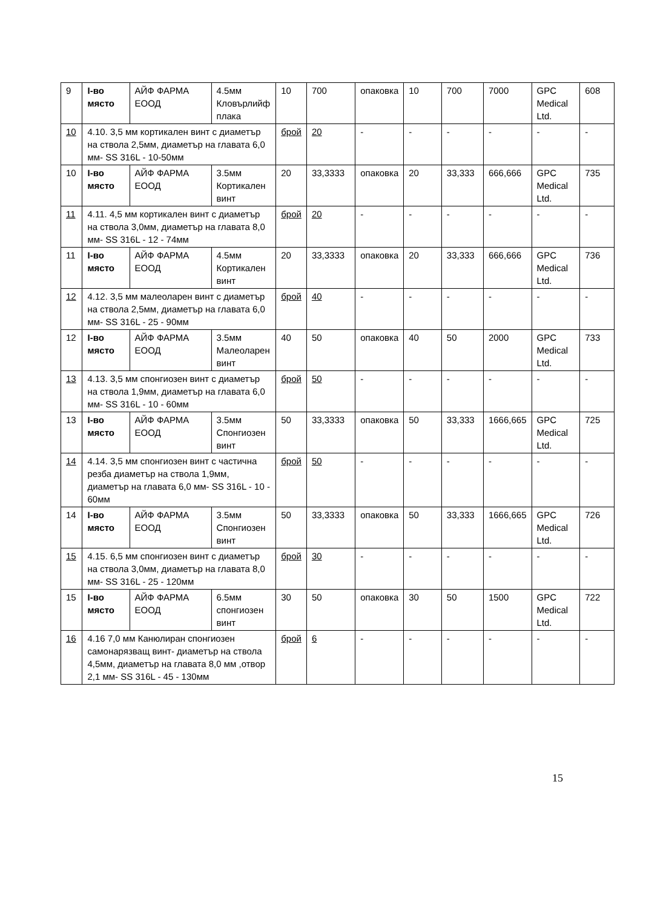| 9 | І-во място | АЙФ ФАРМА ЕООД | 4.5мм Кловърлийф плака | 10 | 700 | опаковка | 10 | 700 | 7000 | GPC Medical Ltd. | 608 |
| 10 | 4.10. 3,5 мм кортикален винт с диаметър на ствола 2,5мм, диаметър на главата 6,0 мм- SS 316L - 10-50мм | | | брой | 20 | - | - | - | - | - | - |
| 10 | І-во място | АЙФ ФАРМА ЕООД | 3.5мм Кортикален винт | 20 | 33,3333 | опаковка | 20 | 33,333 | 666,666 | GPC Medical Ltd. | 735 |
| 11 | 4.11. 4,5 мм кортикален винт с диаметър на ствола 3,0мм, диаметър на главата 8,0 мм- SS 316L - 12 - 74мм | | | брой | 20 | - | - | - | - | - | - |
| 11 | І-во място | АЙФ ФАРМА ЕООД | 4.5мм Кортикален винт | 20 | 33,3333 | опаковка | 20 | 33,333 | 666,666 | GPC Medical Ltd. | 736 |
| 12 | 4.12. 3,5 мм малеоларен винт с диаметър на ствола 2,5мм, диаметър на главата 6,0 мм- SS 316L - 25 - 90мм | | | брой | 40 | - | - | - | - | - | - |
| 12 | І-во място | АЙФ ФАРМА ЕООД | 3.5мм Малеоларен винт | 40 | 50 | опаковка | 40 | 50 | 2000 | GPC Medical Ltd. | 733 |
| 13 | 4.13. 3,5 мм спонгиозен винт с диаметър на ствола 1,9мм, диаметър на главата 6,0 мм- SS 316L - 10 - 60мм | | | брой | 50 | - | - | - | - | - | - |
| 13 | І-во място | АЙФ ФАРМА ЕООД | 3.5мм Спонгиозен винт | 50 | 33,3333 | опаковка | 50 | 33,333 | 1666,665 | GPC Medical Ltd. | 725 |
| 14 | 4.14. 3,5 мм спонгиозен винт с частична резба диаметър на ствола 1,9мм, диаметър на главата 6,0 мм- SS 316L - 10 - 60мм | | | брой | 50 | - | - | - | - | - | - |
| 14 | І-во място | АЙФ ФАРМА ЕООД | 3.5мм Спонгиозен винт | 50 | 33,3333 | опаковка | 50 | 33,333 | 1666,665 | GPC Medical Ltd. | 726 |
| 15 | 4.15. 6,5 мм спонгиозен винт с диаметър на ствола 3,0мм, диаметър на главата 8,0 мм- SS 316L - 25 - 120мм | | | брой | 30 | - | - | - | - | - | - |
| 15 | І-во място | АЙФ ФАРМА ЕООД | 6.5мм спонгиозен винт | 30 | 50 | опаковка | 30 | 50 | 1500 | GPC Medical Ltd. | 722 |
| 16 | 4.16 7,0 мм Канюлиран спонгиозен самонарязващ винт- диаметър на ствола 4,5мм, диаметър на главата 8,0 мм ,отвор 2,1 мм- SS 316L - 45 - 130мм | | | брой | 6 | - | - | - | - | - | - |
15